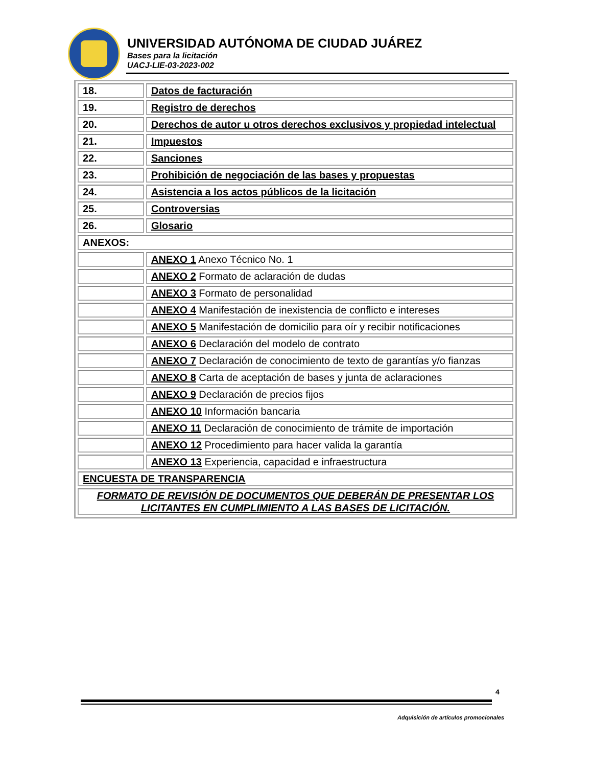UNIVERSIDAD AUTÓNOMA DE CIUDAD JUÁREZ
Bases para la licitación
UACJ-LIE-03-2023-002
| 18. | Datos de facturación |
| 19. | Registro de derechos |
| 20. | Derechos de autor u otros derechos exclusivos y propiedad intelectual |
| 21. | Impuestos |
| 22. | Sanciones |
| 23. | Prohibición de negociación de las bases y propuestas |
| 24. | Asistencia a los actos públicos de la licitación |
| 25. | Controversias |
| 26. | Glosario |
| ANEXOS: | |
| | ANEXO 1 Anexo Técnico No. 1 |
| | ANEXO 2 Formato de aclaración de dudas |
| | ANEXO 3 Formato de personalidad |
| | ANEXO 4 Manifestación de inexistencia de conflicto e intereses |
| | ANEXO 5 Manifestación de domicilio para oír y recibir notificaciones |
| | ANEXO 6 Declaración del modelo de contrato |
| | ANEXO 7 Declaración de conocimiento de texto de garantías y/o fianzas |
| | ANEXO 8 Carta de aceptación de bases y junta de aclaraciones |
| | ANEXO 9 Declaración de precios fijos |
| | ANEXO 10 Información bancaria |
| | ANEXO 11 Declaración de conocimiento de trámite de importación |
| | ANEXO 12 Procedimiento para hacer valida la garantía |
| | ANEXO 13 Experiencia, capacidad e infraestructura |
| ENCUESTA DE TRANSPARENCIA | |
| FORMATO DE REVISIÓN DE DOCUMENTOS QUE DEBERÁN DE PRESENTAR LOS LICITANTES EN CUMPLIMIENTO A LAS BASES DE LICITACIÓN. | |
4
Adquisición de artículos promocionales